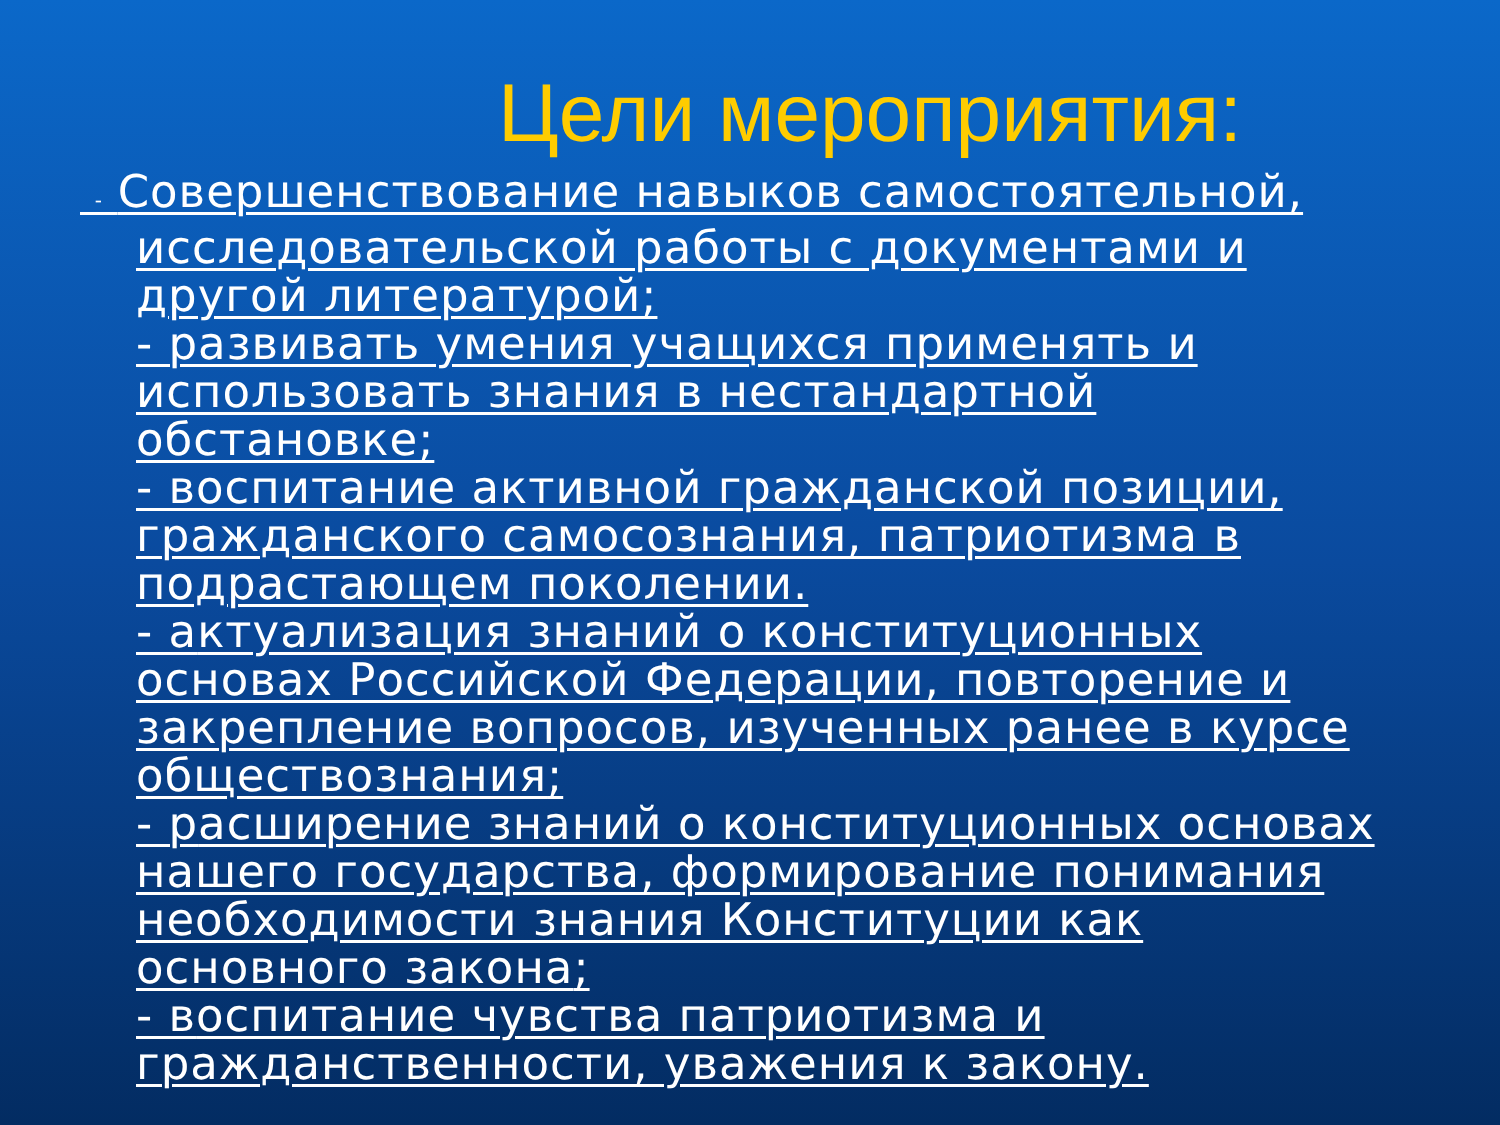Цели мероприятия:
- Совершенствование навыков самостоятельной, исследовательской работы с документами и другой литературой;
- развивать умения учащихся применять и использовать знания в нестандартной обстановке;
- воспитание активной гражданской позиции, гражданского самосознания, патриотизма в подрастающем поколении.
- актуализация знаний о конституционных основах Российской Федерации, повторение и закрепление вопросов, изученных ранее в курсе обществознания;
- расширение знаний о конституционных основах нашего государства, формирование понимания необходимости знания Конституции как основного закона;
- воспитание чувства патриотизма и гражданственности, уважения к закону.